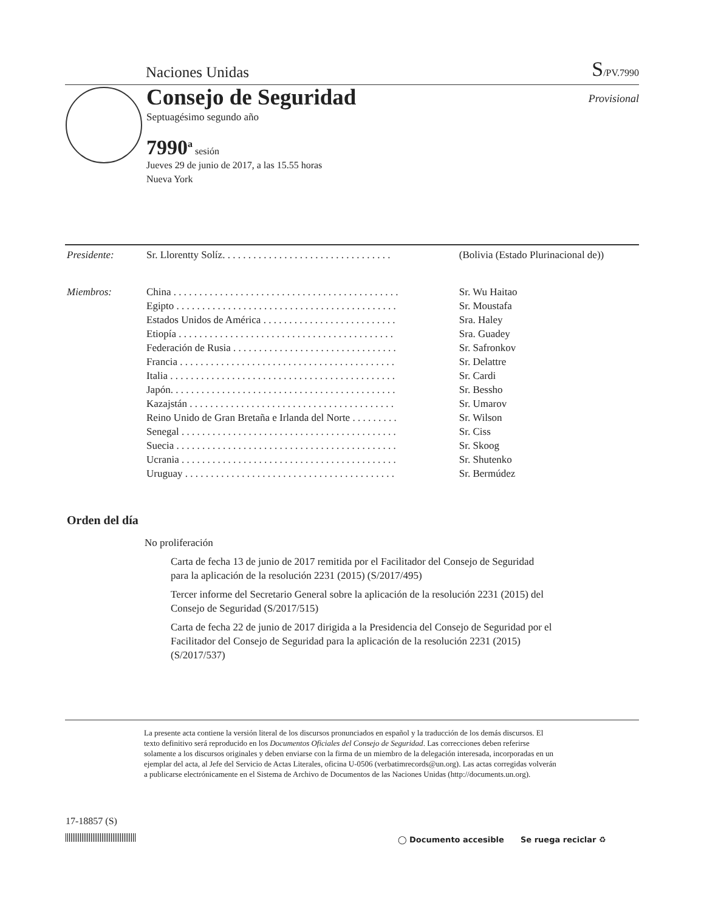Naciones Unidas S/PV.7990
Consejo de Seguridad
Septuagésimo segundo año
Provisional
7990<sup>a</sup> sesión
Jueves 29 de junio de 2017, a las 15.55 horas
Nueva York
| Presidente: | Sr. Llorentty Solíz. . . . . . . . . . . . . . . . . . . . . . . . . . . . . . . . . | (Bolivia (Estado Plurinacional de)) |
| Miembros: | China . . . . . . . . . . . . . . . . . . . . . . . . . . . . . . . . . . . . . . . . . . . . | Sr. Wu Haitao |
| | Egipto . . . . . . . . . . . . . . . . . . . . . . . . . . . . . . . . . . . . . . . . . . . | Sr. Moustafa |
| | Estados Unidos de América . . . . . . . . . . . . . . . . . . . . . . . . . . | Sra. Haley |
| | Etiopía . . . . . . . . . . . . . . . . . . . . . . . . . . . . . . . . . . . . . . . . . . | Sra. Guadey |
| | Federación de Rusia . . . . . . . . . . . . . . . . . . . . . . . . . . . . . . . . | Sr. Safronkov |
| | Francia . . . . . . . . . . . . . . . . . . . . . . . . . . . . . . . . . . . . . . . . . . | Sr. Delattre |
| | Italia . . . . . . . . . . . . . . . . . . . . . . . . . . . . . . . . . . . . . . . . . . . . | Sr. Cardi |
| | Japón. . . . . . . . . . . . . . . . . . . . . . . . . . . . . . . . . . . . . . . . . . . . | Sr. Bessho |
| | Kazajstán . . . . . . . . . . . . . . . . . . . . . . . . . . . . . . . . . . . . . . . . | Sr. Umarov |
| | Reino Unido de Gran Bretaña e Irlanda del Norte . . . . . . . . . | Sr. Wilson |
| | Senegal . . . . . . . . . . . . . . . . . . . . . . . . . . . . . . . . . . . . . . . . . . | Sr. Ciss |
| | Suecia . . . . . . . . . . . . . . . . . . . . . . . . . . . . . . . . . . . . . . . . . . . | Sr. Skoog |
| | Ucrania . . . . . . . . . . . . . . . . . . . . . . . . . . . . . . . . . . . . . . . . . . | Sr. Shutenko |
| | Uruguay . . . . . . . . . . . . . . . . . . . . . . . . . . . . . . . . . . . . . . . . . | Sr. Bermúdez |
Orden del día
No proliferación
Carta de fecha 13 de junio de 2017 remitida por el Facilitador del Consejo de Seguridad para la aplicación de la resolución 2231 (2015) (S/2017/495)
Tercer informe del Secretario General sobre la aplicación de la resolución 2231 (2015) del Consejo de Seguridad (S/2017/515)
Carta de fecha 22 de junio de 2017 dirigida a la Presidencia del Consejo de Seguridad por el Facilitador del Consejo de Seguridad para la aplicación de la resolución 2231 (2015) (S/2017/537)
La presente acta contiene la versión literal de los discursos pronunciados en español y la traducción de los demás discursos. El texto definitivo será reproducido en los Documentos Oficiales del Consejo de Seguridad. Las correcciones deben referirse solamente a los discursos originales y deben enviarse con la firma de un miembro de la delegación interesada, incorporadas en un ejemplar del acta, al Jefe del Servicio de Actas Literales, oficina U-0506 (verbatimrecords@un.org). Las actas corregidas volverán a publicarse electrónicamente en el Sistema de Archivo de Documentos de las Naciones Unidas (http://documents.un.org).
17-18857 (S)
◯ Documento accesible Se ruega reciclar ♻